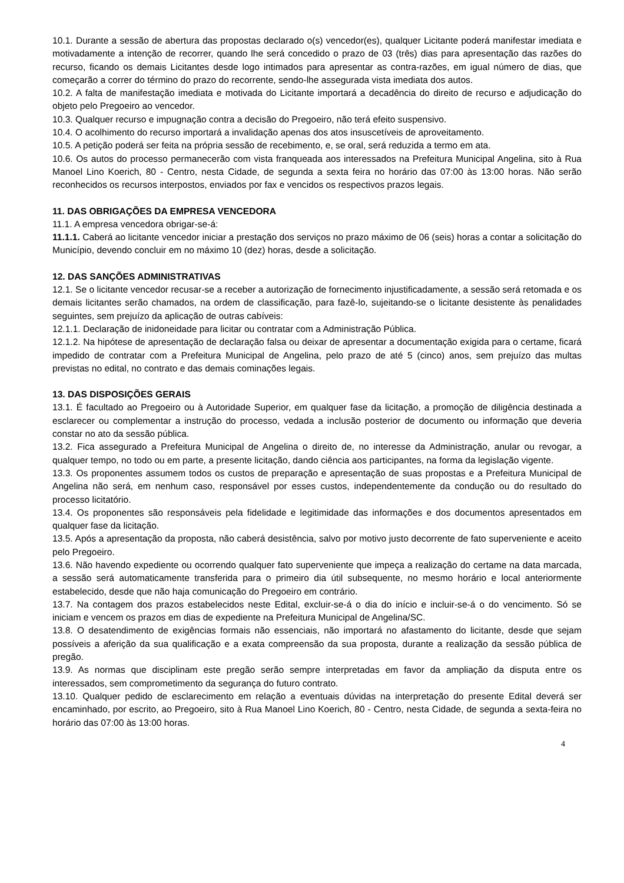10.1. Durante a sessão de abertura das propostas declarado o(s) vencedor(es), qualquer Licitante poderá manifestar imediata e motivadamente a intenção de recorrer, quando lhe será concedido o prazo de 03 (três) dias para apresentação das razões do recurso, ficando os demais Licitantes desde logo intimados para apresentar as contra-razões, em igual número de dias, que começarão a correr do término do prazo do recorrente, sendo-lhe assegurada vista imediata dos autos.
10.2. A falta de manifestação imediata e motivada do Licitante importará a decadência do direito de recurso e adjudicação do objeto pelo Pregoeiro ao vencedor.
10.3. Qualquer recurso e impugnação contra a decisão do Pregoeiro, não terá efeito suspensivo.
10.4. O acolhimento do recurso importará a invalidação apenas dos atos insuscetíveis de aproveitamento.
10.5. A petição poderá ser feita na própria sessão de recebimento, e, se oral, será reduzida a termo em ata.
10.6. Os autos do processo permanecerão com vista franqueada aos interessados na Prefeitura Municipal Angelina, sito à Rua Manoel Lino Koerich, 80 - Centro, nesta Cidade, de segunda a sexta feira no horário das 07:00 às 13:00 horas. Não serão reconhecidos os recursos interpostos, enviados por fax e vencidos os respectivos prazos legais.
11. DAS OBRIGAÇÕES DA EMPRESA VENCEDORA
11.1. A empresa vencedora obrigar-se-á:
11.1.1. Caberá ao licitante vencedor iniciar a prestação dos serviços no prazo máximo de 06 (seis) horas a contar a solicitação do Município, devendo concluir em no máximo 10 (dez) horas, desde a solicitação.
12. DAS SANÇÕES ADMINISTRATIVAS
12.1. Se o licitante vencedor recusar-se a receber a autorização de fornecimento injustificadamente, a sessão será retomada e os demais licitantes serão chamados, na ordem de classificação, para fazê-lo, sujeitando-se o licitante desistente às penalidades seguintes, sem prejuízo da aplicação de outras cabíveis:
12.1.1. Declaração de inidoneidade para licitar ou contratar com a Administração Pública.
12.1.2. Na hipótese de apresentação de declaração falsa ou deixar de apresentar a documentação exigida para o certame, ficará impedido de contratar com a Prefeitura Municipal de Angelina, pelo prazo de até 5 (cinco) anos, sem prejuízo das multas previstas no edital, no contrato e das demais cominações legais.
13. DAS DISPOSIÇÕES GERAIS
13.1. É facultado ao Pregoeiro ou à Autoridade Superior, em qualquer fase da licitação, a promoção de diligência destinada a esclarecer ou complementar a instrução do processo, vedada a inclusão posterior de documento ou informação que deveria constar no ato da sessão pública.
13.2. Fica assegurado a Prefeitura Municipal de Angelina o direito de, no interesse da Administração, anular ou revogar, a qualquer tempo, no todo ou em parte, a presente licitação, dando ciência aos participantes, na forma da legislação vigente.
13.3. Os proponentes assumem todos os custos de preparação e apresentação de suas propostas e a Prefeitura Municipal de Angelina não será, em nenhum caso, responsável por esses custos, independentemente da condução ou do resultado do processo licitatório.
13.4. Os proponentes são responsáveis pela fidelidade e legitimidade das informações e dos documentos apresentados em qualquer fase da licitação.
13.5. Após a apresentação da proposta, não caberá desistência, salvo por motivo justo decorrente de fato superveniente e aceito pelo Pregoeiro.
13.6. Não havendo expediente ou ocorrendo qualquer fato superveniente que impeça a realização do certame na data marcada, a sessão será automaticamente transferida para o primeiro dia útil subsequente, no mesmo horário e local anteriormente estabelecido, desde que não haja comunicação do Pregoeiro em contrário.
13.7. Na contagem dos prazos estabelecidos neste Edital, excluir-se-á o dia do início e incluir-se-á o do vencimento. Só se iniciam e vencem os prazos em dias de expediente na Prefeitura Municipal de Angelina/SC.
13.8. O desatendimento de exigências formais não essenciais, não importará no afastamento do licitante, desde que sejam possíveis a aferição da sua qualificação e a exata compreensão da sua proposta, durante a realização da sessão pública de pregão.
13.9. As normas que disciplinam este pregão serão sempre interpretadas em favor da ampliação da disputa entre os interessados, sem comprometimento da segurança do futuro contrato.
13.10. Qualquer pedido de esclarecimento em relação a eventuais dúvidas na interpretação do presente Edital deverá ser encaminhado, por escrito, ao Pregoeiro, sito à Rua Manoel Lino Koerich, 80 - Centro, nesta Cidade, de segunda a sexta-feira no horário das 07:00 às 13:00 horas.
4